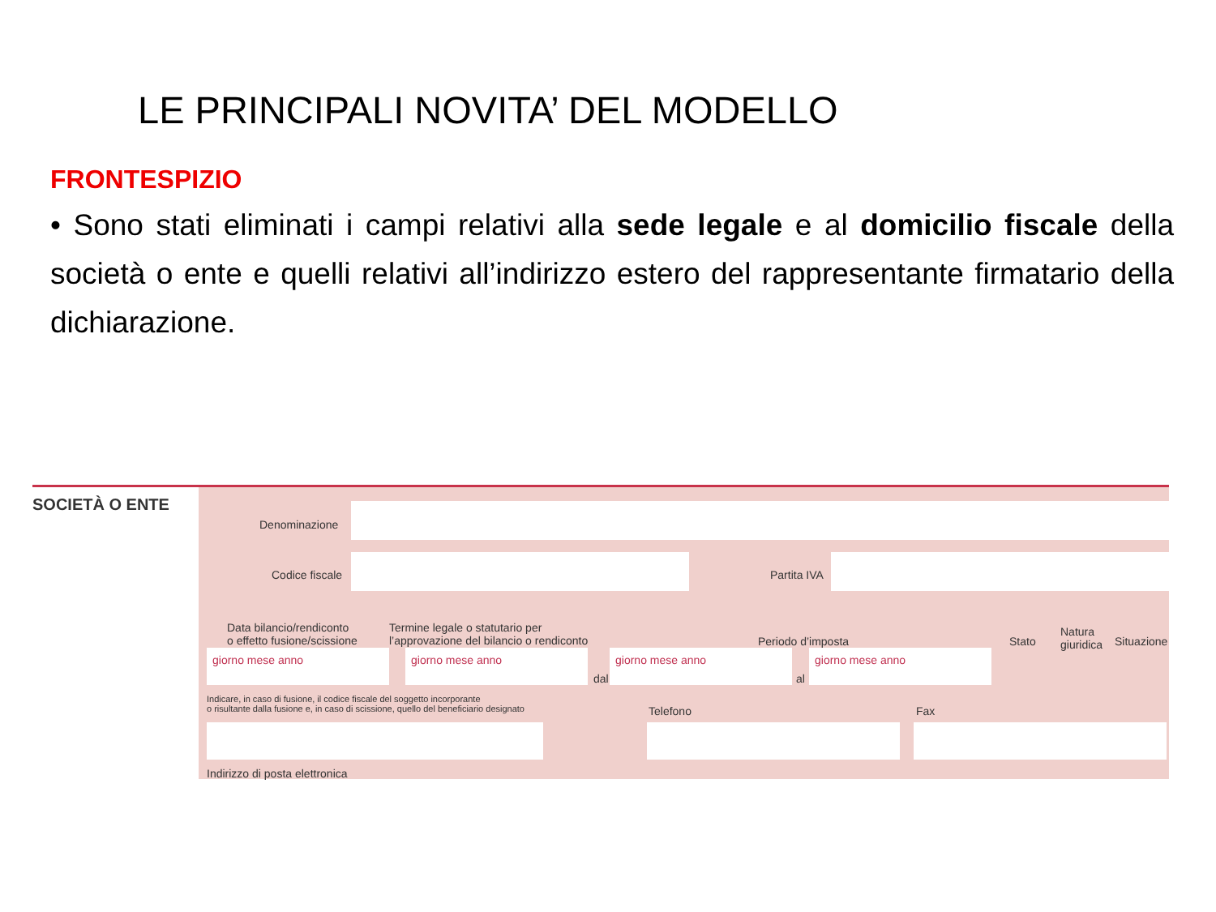LE PRINCIPALI NOVITA’ DEL MODELLO
FRONTESPIZIO
• Sono stati eliminati i campi relativi alla sede legale e al domicilio fiscale della società o ente e quelli relativi all’indirizzo estero del rappresentante firmatario della dichiarazione.
SOCIETÀ O ENTE
Denominazione
Codice fiscale Partita IVA
Data bilancio/rendiconto
o effetto fusione/scissione
Termine legale o statutario per
l’approvazione del bilancio o rendiconto
Periodo d’imposta Stato
Natura
giuridica
Situazione
giorno mese anno giorno mese anno
dal
giorno mese anno
al
giorno mese anno
Indicare, in caso di fusione, il codice fiscale del soggetto incorporante
o risultante dalla fusione e, in caso di scissione, quello del beneficiario designato
Telefono Fax
Indirizzo di posta elettronica